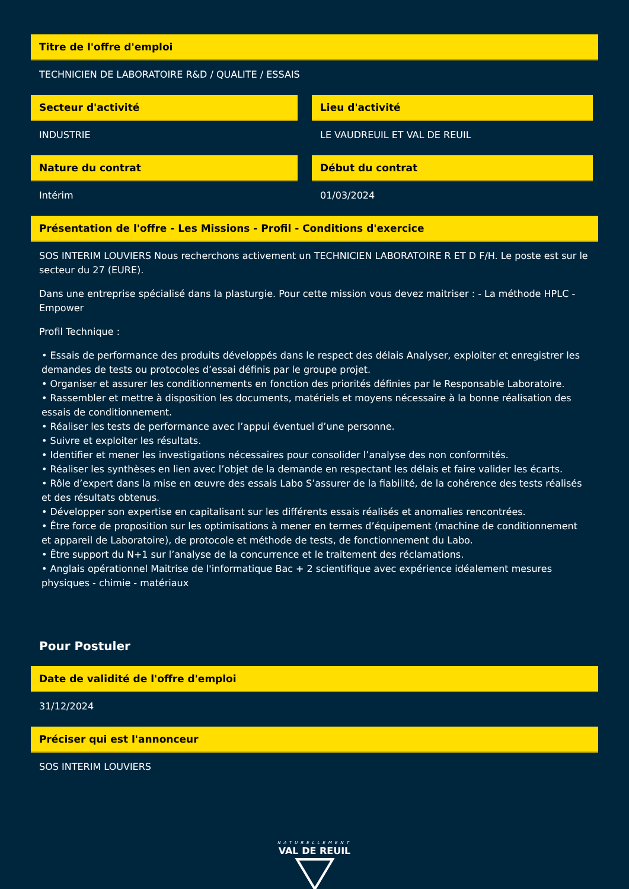Titre de l'offre d'emploi
TECHNICIEN DE LABORATOIRE R&D / QUALITE / ESSAIS
Secteur d'activité
INDUSTRIE
Lieu d'activité
LE VAUDREUIL ET VAL DE REUIL
Nature du contrat
Intérim
Début du contrat
01/03/2024
Présentation de l'offre - Les Missions - Profil - Conditions d'exercice
SOS INTERIM LOUVIERS Nous recherchons activement un TECHNICIEN LABORATOIRE R ET D F/H. Le poste est sur le secteur du 27 (EURE).
Dans une entreprise spécialisé dans la plasturgie. Pour cette mission vous devez maitriser : - La méthode HPLC - Empower
Profil Technique :
• Essais de performance des produits développés dans le respect des délais Analyser, exploiter et enregistrer les demandes de tests ou protocoles d’essai définis par le groupe projet.
• Organiser et assurer les conditionnements en fonction des priorités définies par le Responsable Laboratoire.
• Rassembler et mettre à disposition les documents, matériels et moyens nécessaire à la bonne réalisation des essais de conditionnement.
• Réaliser les tests de performance avec l’appui éventuel d’une personne.
• Suivre et exploiter les résultats.
• Identifier et mener les investigations nécessaires pour consolider l’analyse des non conformités.
• Réaliser les synthèses en lien avec l’objet de la demande en respectant les délais et faire valider les écarts.
• Rôle d’expert dans la mise en œuvre des essais Labo S’assurer de la fiabilité, de la cohérence des tests réalisés et des résultats obtenus.
• Développer son expertise en capitalisant sur les différents essais réalisés et anomalies rencontrées.
• Être force de proposition sur les optimisations à mener en termes d’équipement (machine de conditionnement et appareil de Laboratoire), de protocole et méthode de tests, de fonctionnement du Labo.
• Être support du N+1 sur l’analyse de la concurrence et le traitement des réclamations.
• Anglais opérationnel Maitrise de l'informatique Bac + 2 scientifique avec expérience idéalement mesures physiques - chimie - matériaux
Pour Postuler
Date de validité de l'offre d'emploi
31/12/2024
Préciser qui est l'annonceur
SOS INTERIM LOUVIERS
NATURELLEMENT
VAL DE REUIL